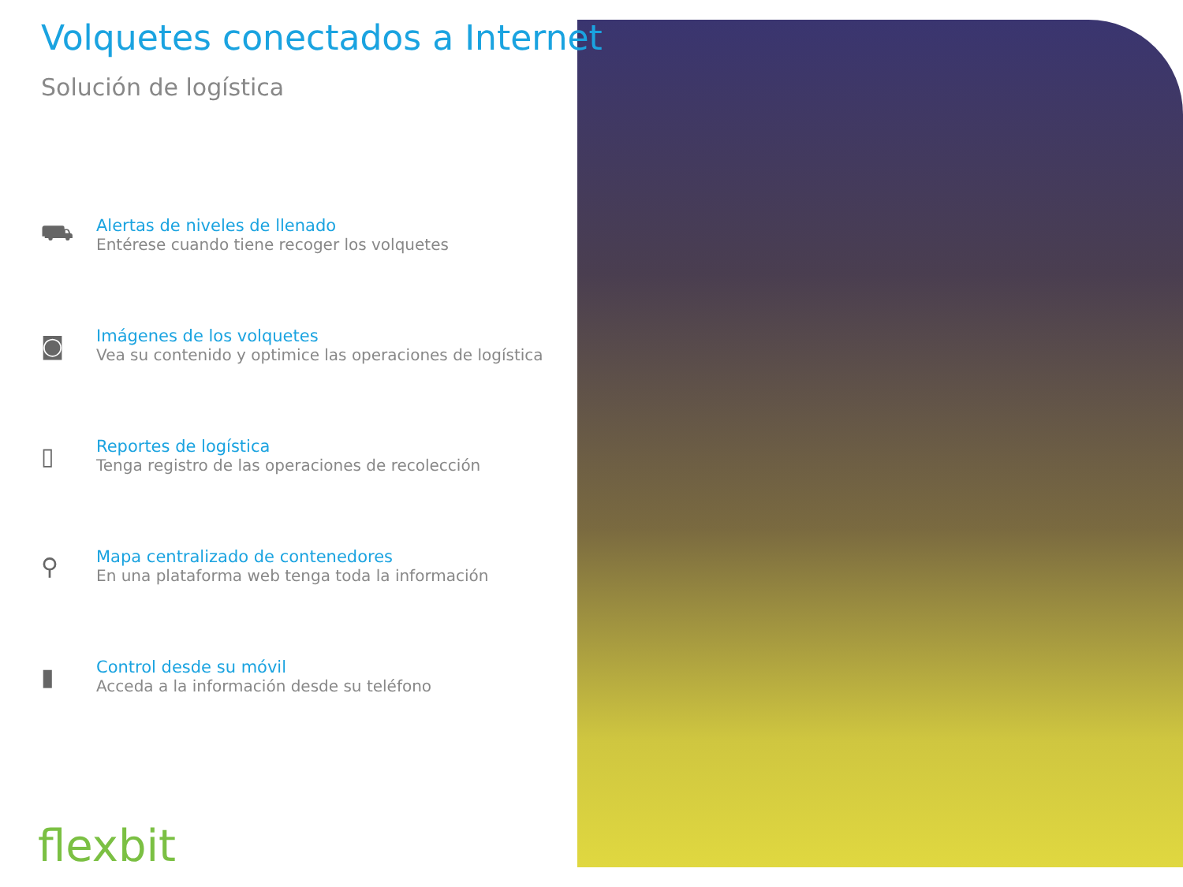Volquetes conectados a Internet
Solución de logística
⛟
Alertas de niveles de llenado
Entérese cuando tiene recoger los volquetes
◙
Imágenes de los volquetes
Vea su contenido y optimice las operaciones de logística
▯
Reportes de logística
Tenga registro de las operaciones de recolección
⚲
Mapa centralizado de contenedores
En una plataforma web tenga toda la información
▮
Control desde su móvil
Acceda a la información desde su teléfono
flexbit